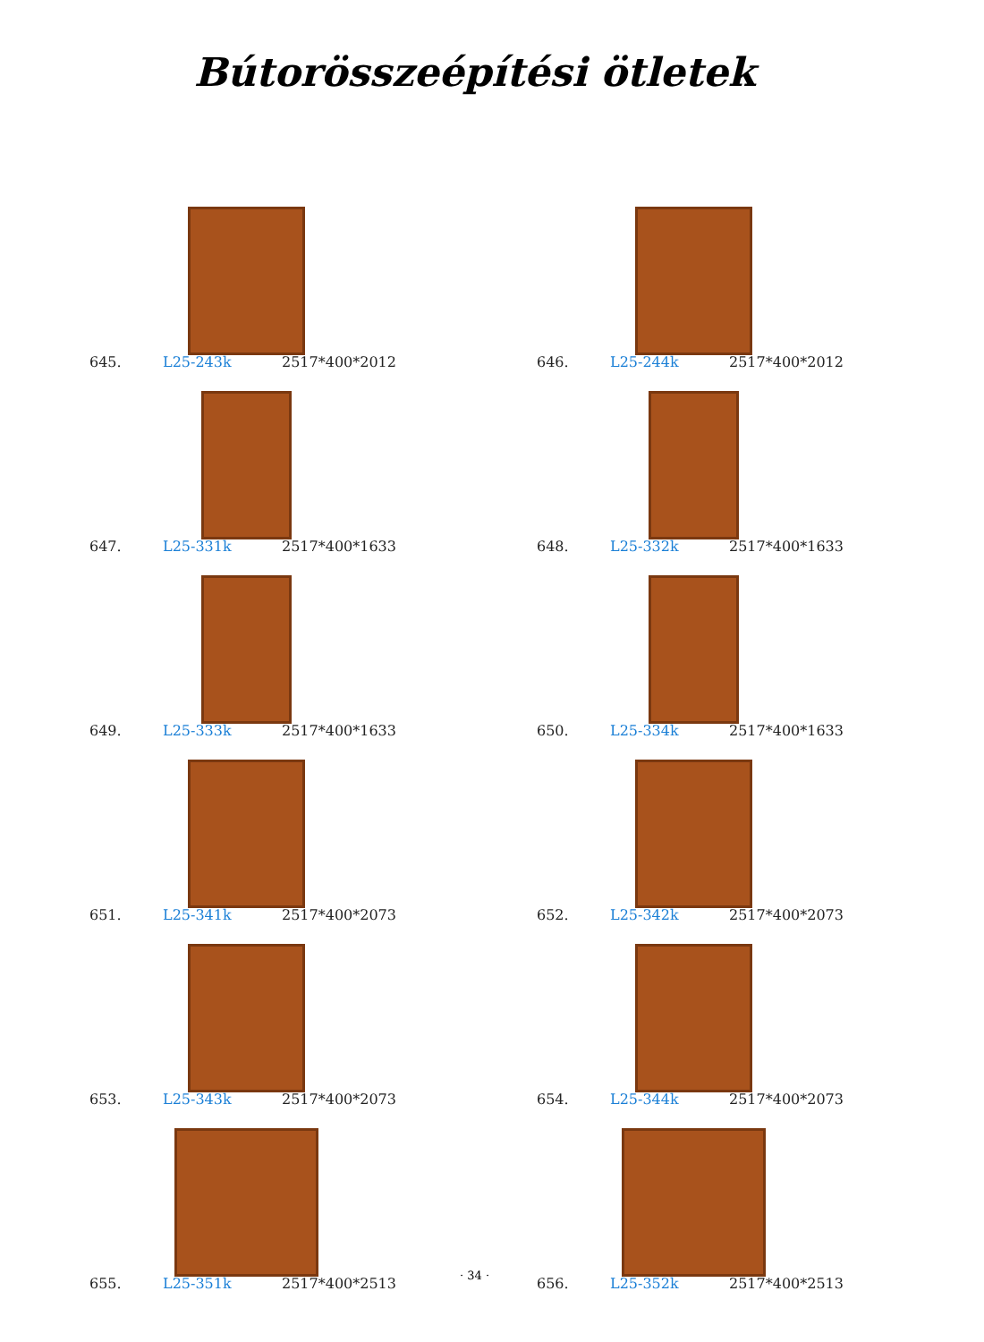Bútorösszeépítési ötletek
645. L25-243k 2517*400*2012
646. L25-244k 2517*400*2012
647. L25-331k 2517*400*1633
648. L25-332k 2517*400*1633
649. L25-333k 2517*400*1633
650. L25-334k 2517*400*1633
651. L25-341k 2517*400*2073
652. L25-342k 2517*400*2073
653. L25-343k 2517*400*2073
654. L25-344k 2517*400*2073
655. L25-351k 2517*400*2513
656. L25-352k 2517*400*2513
· 34 ·